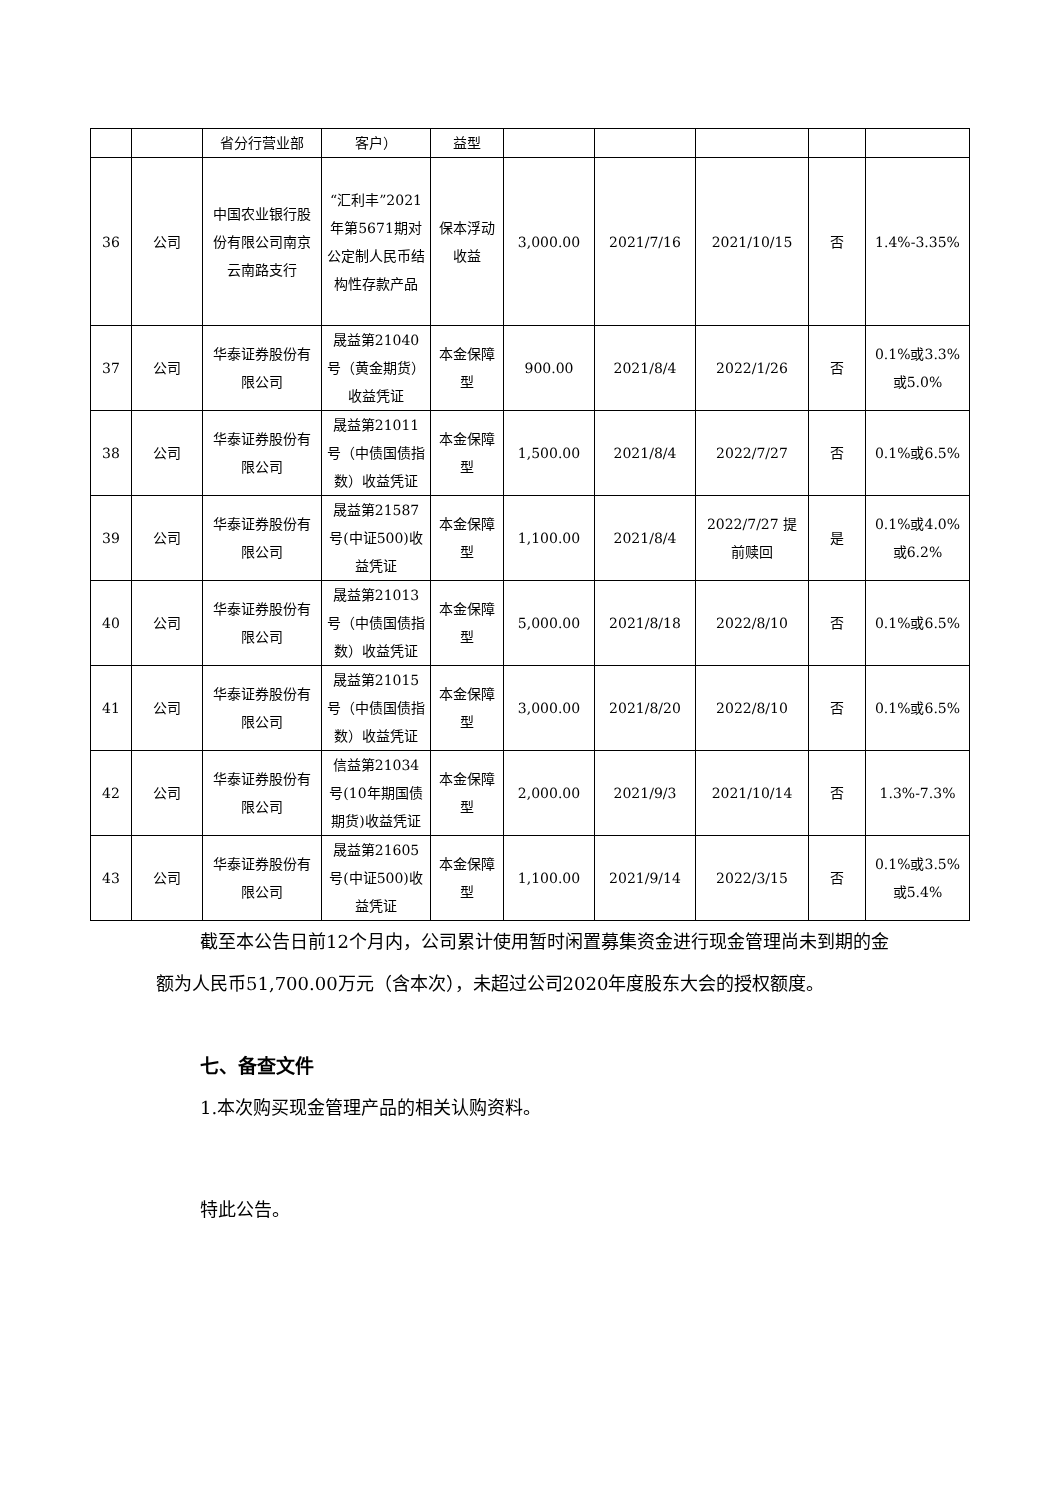| | | 省分行营业部 | 客户） | 益型 | | | | | |
| 36 | 公司 | 中国农业银行股份有限公司南京云南路支行 | “汇利丰”2021年第5671期对公定制人民币结构性存款产品 | 保本浮动收益 | 3,000.00 | 2021/7/16 | 2021/10/15 | 否 | 1.4%-3.35% |
| 37 | 公司 | 华泰证券股份有限公司 | 晟益第21040号（黄金期货）收益凭证 | 本金保障型 | 900.00 | 2021/8/4 | 2022/1/26 | 否 | 0.1%或3.3%或5.0% |
| 38 | 公司 | 华泰证券股份有限公司 | 晟益第21011号（中债国债指数）收益凭证 | 本金保障型 | 1,500.00 | 2021/8/4 | 2022/7/27 | 否 | 0.1%或6.5% |
| 39 | 公司 | 华泰证券股份有限公司 | 晟益第21587号(中证500)收益凭证 | 本金保障型 | 1,100.00 | 2021/8/4 | 2022/7/27 提前赎回 | 是 | 0.1%或4.0%或6.2% |
| 40 | 公司 | 华泰证券股份有限公司 | 晟益第21013号（中债国债指数）收益凭证 | 本金保障型 | 5,000.00 | 2021/8/18 | 2022/8/10 | 否 | 0.1%或6.5% |
| 41 | 公司 | 华泰证券股份有限公司 | 晟益第21015号（中债国债指数）收益凭证 | 本金保障型 | 3,000.00 | 2021/8/20 | 2022/8/10 | 否 | 0.1%或6.5% |
| 42 | 公司 | 华泰证券股份有限公司 | 信益第21034号(10年期国债期货)收益凭证 | 本金保障型 | 2,000.00 | 2021/9/3 | 2021/10/14 | 否 | 1.3%-7.3% |
| 43 | 公司 | 华泰证券股份有限公司 | 晟益第21605号(中证500)收益凭证 | 本金保障型 | 1,100.00 | 2021/9/14 | 2022/3/15 | 否 | 0.1%或3.5%或5.4% |
截至本公告日前12个月内，公司累计使用暂时闲置募集资金进行现金管理尚未到期的金额为人民币51,700.00万元（含本次），未超过公司2020年度股东大会的授权额度。
七、备查文件
1.本次购买现金管理产品的相关认购资料。
特此公告。